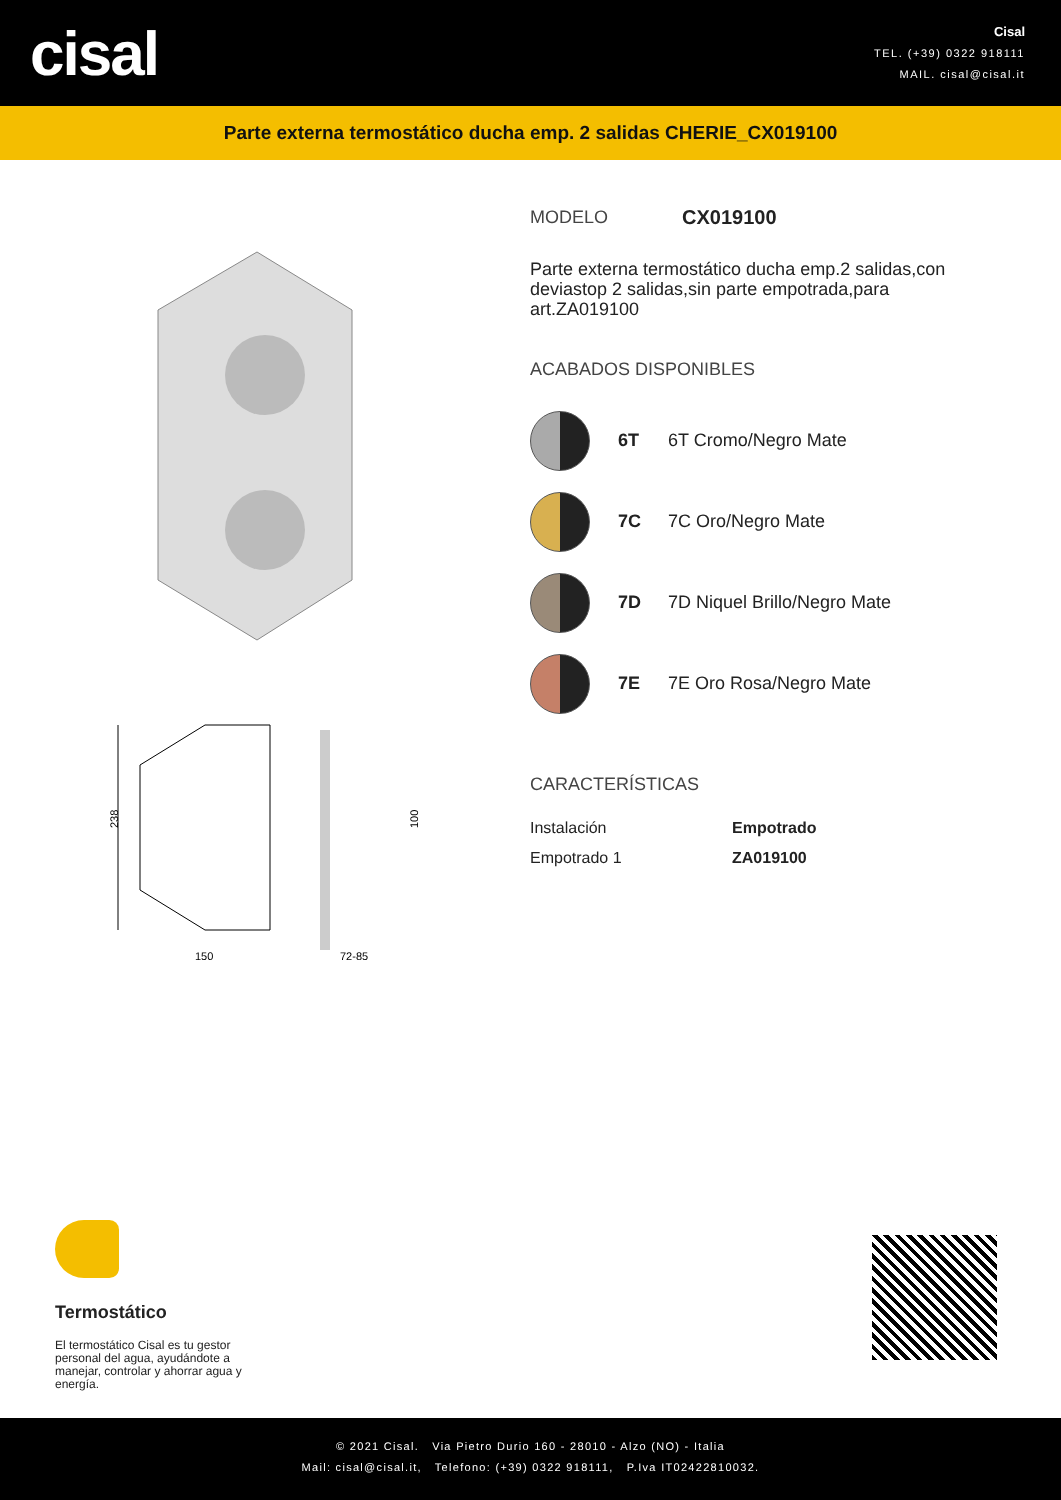cisal
Cisal
TEL. (+39) 0322 918111
MAIL. cisal@cisal.it
Parte externa termostático ducha emp. 2 salidas CHERIE_CX019100
238
150
72-85
100
MODELO CX019100
Parte externa termostático ducha emp.2 salidas,con deviastop 2 salidas,sin parte empotrada,para art.ZA019100
ACABADOS DISPONIBLES
6T 6T Cromo/Negro Mate
7C 7C Oro/Negro Mate
7D 7D Niquel Brillo/Negro Mate
7E 7E Oro Rosa/Negro Mate
CARACTERÍSTICAS
| Instalación | Empotrado |
| Empotrado 1 | ZA019100 |
Termostático
El termostático Cisal es tu gestor personal del agua, ayudándote a manejar, controlar y ahorrar agua y energía.
© 2021 Cisal. Via Pietro Durio 160 - 28010 - Alzo (NO) - Italia
Mail: cisal@cisal.it, Telefono: (+39) 0322 918111, P.Iva IT02422810032.